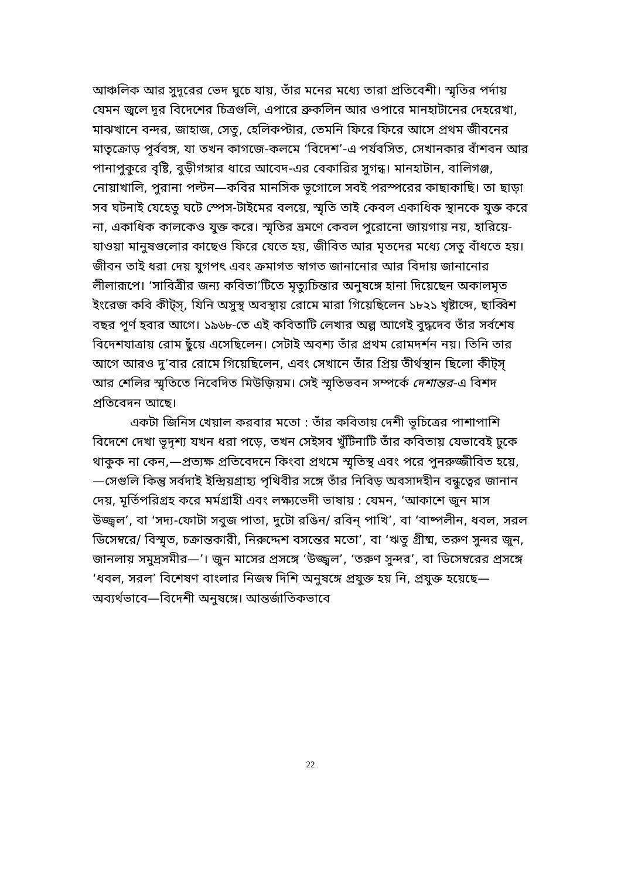আঞ্চলিক আর সুদূরের ভেদ ঘুচে যায়, তাঁর মনের মধ্যে তারা প্রতিবেশী। স্মৃতির পর্দায় যেমন জ্বলে দূর বিদেশের চিত্রগুলি, এপারে ব্রুকলিন আর ওপারে মানহাটানের দেহরেখা, মাঝখানে বন্দর, জাহাজ, সেতু, হেলিকপ্টার, তেমনি ফিরে ফিরে আসে প্রথম জীবনের মাতৃক্রোড় পূর্ববঙ্গ, যা তখন কাগজে-কলমে ‘বিদেশ’-এ পর্যবসিত, সেখানকার বাঁশবন আর পানাপুকুরে বৃষ্টি, বুড়ীগঙ্গার ধারে আবেদ-এর বেকারির সুগন্ধ। মানহাটান, বালিগঞ্জ, নোয়াখালি, পুরানা পল্টন—কবির মানসিক ভূগোলে সবই পরস্পরের কাছাকাছি। তা ছাড়া সব ঘটনাই যেহেতু ঘটে স্পেস-টাইমের বলয়ে, স্মৃতি তাই কেবল একাধিক স্থানকে যুক্ত করে না, একাধিক কালকেও যুক্ত করে। স্মৃতির ভ্রমণে কেবল পুরোনো জায়গায় নয়, হারিয়ে-যাওয়া মানুষগুলোর কাছেও ফিরে যেতে হয়, জীবিত আর মৃতদের মধ্যে সেতু বাঁধতে হয়। জীবন তাই ধরা দেয় যুগপৎ এবং ক্রমাগত স্বাগত জানানোর আর বিদায় জানানোর লীলারূপে। ‘সাবিত্রীর জন্য কবিতা’টিতে মৃত্যুচিন্তার অনুষঙ্গে হানা দিয়েছেন অকালমৃত ইংরেজ কবি কীট্স্, যিনি অসুস্থ অবস্থায় রোমে মারা গিয়েছিলেন ১৮২১ খৃষ্টাব্দে, ছাব্বিশ বছর পূর্ণ হবার আগে। ১৯৬৮-তে এই কবিতাটি লেখার অল্প আগেই বুদ্ধদেব তাঁর সর্বশেষ বিদেশযাত্রায় রোম ছুঁয়ে এসেছিলেন। সেটাই অবশ্য তাঁর প্রথম রোমদর্শন নয়। তিনি তার আগে আরও দু’বার রোমে গিয়েছিলেন, এবং সেখানে তাঁর প্রিয় তীর্থস্থান ছিলো কীট্স্ আর শেলির স্মৃতিতে নিবেদিত মিউজ়িয়ম। সেই স্মৃতিভবন সম্পর্কে দেশান্তর-এ বিশদ প্রতিবেদন আছে।
একটা জিনিস খেয়াল করবার মতো : তাঁর কবিতায় দেশী ভূচিত্রের পাশাপাশি বিদেশে দেখা ভূদৃশ্য যখন ধরা পড়ে, তখন সেইসব খুঁটিনাটি তাঁর কবিতায় যেভাবেই ঢুকে থাকুক না কেন,—প্রত্যক্ষ প্রতিবেদনে কিংবা প্রথমে স্মৃতিস্থ এবং পরে পুনরুজ্জীবিত হয়ে,—সেগুলি কিন্তু সর্বদাই ইন্দ্রিয়গ্রাহ্য পৃথিবীর সঙ্গে তাঁর নিবিড় অবসাদহীন বন্ধুত্বের জানান দেয়, মূর্তিপরিগ্রহ করে মর্মগ্রাহী এবং লক্ষ্যভেদী ভাষায় : যেমন, ‘আকাশে জুন মাস উজ্জ্বল’, বা ‘সদ্য-ফোটা সবুজ পাতা, দুটো রঙিন/ রবিন্ পাখি’, বা ‘বাষ্পলীন, ধবল, সরল ডিসেম্বরে/ বিস্মৃত, চক্রান্তকারী, নিরুদ্দেশ বসন্তের মতো’, বা ‘ঋতু গ্রীষ্ম, তরুণ সুন্দর জুন, জানলায় সমুদ্রসমীর—’। জুন মাসের প্রসঙ্গে ‘উজ্জ্বল’, ‘তরুণ সুন্দর’, বা ডিসেম্বরের প্রসঙ্গে ‘ধবল, সরল’ বিশেষণ বাংলার নিজস্ব দিশি অনুষঙ্গে প্রযুক্ত হয় নি, প্রযুক্ত হয়েছে—অব্যর্থভাবে—বিদেশী অনুষঙ্গে। আন্তর্জাতিকভাবে
22